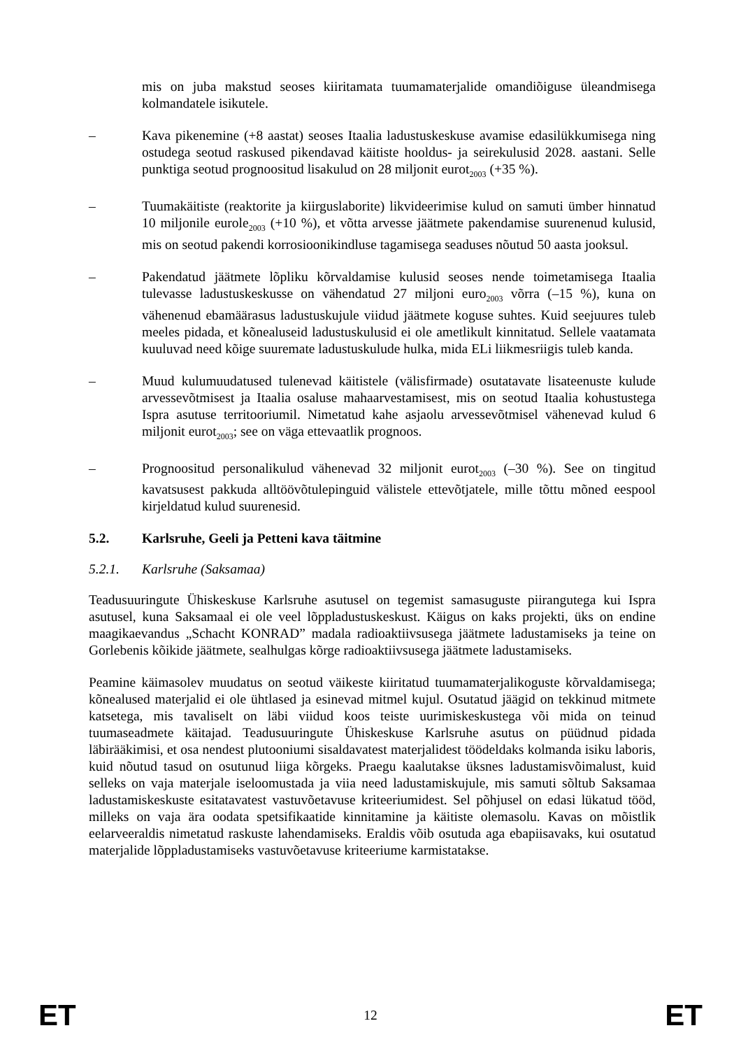mis on juba makstud seoses kiiritamata tuumamaterjalide omandiõiguse üleandmisega kolmandatele isikutele.
– Kava pikenemine (+8 aastat) seoses Itaalia ladustuskeskuse avamise edasilükkumisega ning ostudega seotud raskused pikendavad käitiste hooldus- ja seirekulusid 2028. aastani. Selle punktiga seotud prognoositud lisakulud on 28 miljonit eurot<sub>2003</sub> (+35 %).
– Tuumakäitiste (reaktorite ja kiirguslaborite) likvideerimise kulud on samuti ümber hinnatud 10 miljonile eurole<sub>2003</sub> (+10 %), et võtta arvesse jäätmete pakendamise suurenenud kulusid, mis on seotud pakendi korrosioonikindluse tagamisega seaduses nõutud 50 aasta jooksul.
– Pakendatud jäätmete lõpliku kõrvaldamise kulusid seoses nende toimetamisega Itaalia tulevasse ladustuskeskusse on vähendatud 27 miljoni euro<sub>2003</sub> võrra (–15 %), kuna on vähenenud ebamäärasus ladustuskujule viidud jäätmete koguse suhtes. Kuid seejuures tuleb meeles pidada, et kõnealuseid ladustuskulusid ei ole ametlikult kinnitatud. Sellele vaatamata kuuluvad need kõige suuremate ladustuskulude hulka, mida ELi liikmesriigis tuleb kanda.
– Muud kulumuudatused tulenevad käitistele (välisfirmade) osutatavate lisateenuste kulude arvessevõtmisest ja Itaalia osaluse mahaarvestamisest, mis on seotud Itaalia kohustustega Ispra asutuse territooriumil. Nimetatud kahe asjaolu arvessevõtmisel vähenevad kulud 6 miljonit eurot<sub>2003</sub>; see on väga ettevaatlik prognoos.
– Prognoositud personalikulud vähenevad 32 miljonit eurot<sub>2003</sub> (–30 %). See on tingitud kavatsusest pakkuda alltöövõtulepinguid välistele ettevõtjatele, mille tõttu mõned eespool kirjeldatud kulud suurenesid.
5.2. Karlsruhe, Geeli ja Petteni kava täitmine
5.2.1. Karlsruhe (Saksamaa)
Teadusuuringute Ühiskeskuse Karlsruhe asutusel on tegemist samasuguste piirangutega kui Ispra asutusel, kuna Saksamaal ei ole veel lõppladustuskeskust. Käigus on kaks projekti, üks on endine maagikaevandus „Schacht KONRAD” madala radioaktiivsusega jäätmete ladustamiseks ja teine on Gorlebenis kõikide jäätmete, sealhulgas kõrge radioaktiivsusega jäätmete ladustamiseks.
Peamine käimasolev muudatus on seotud väikeste kiiritatud tuumamaterjalikoguste kõrvaldamisega; kõnealused materjalid ei ole ühtlased ja esinevad mitmel kujul. Osutatud jäägid on tekkinud mitmete katsetega, mis tavaliselt on läbi viidud koos teiste uurimiskeskustega või mida on teinud tuumaseadmete käitajad. Teadusuuringute Ühiskeskuse Karlsruhe asutus on püüdnud pidada läbirääkimisi, et osa nendest plutooniumi sisaldavatest materjalidest töödeldaks kolmanda isiku laboris, kuid nõutud tasud on osutunud liiga kõrgeks. Praegu kaalutakse üksnes ladustamisvõimalust, kuid selleks on vaja materjale iseloomustada ja viia need ladustamiskujule, mis samuti sõltub Saksamaa ladustamiskeskuste esitatavatest vastuvõetavuse kriteeriumidest. Sel põhjusel on edasi lükatud tööd, milleks on vaja ära oodata spetsifikaatide kinnitamine ja käitiste olemasolu. Kavas on mõistlik eelarveeraldis nimetatud raskuste lahendamiseks. Eraldis võib osutuda aga ebapiisavaks, kui osutatud materjalide lõppladustamiseks vastuvõetavuse kriteeriume karmistatakse.
ET 12 ET